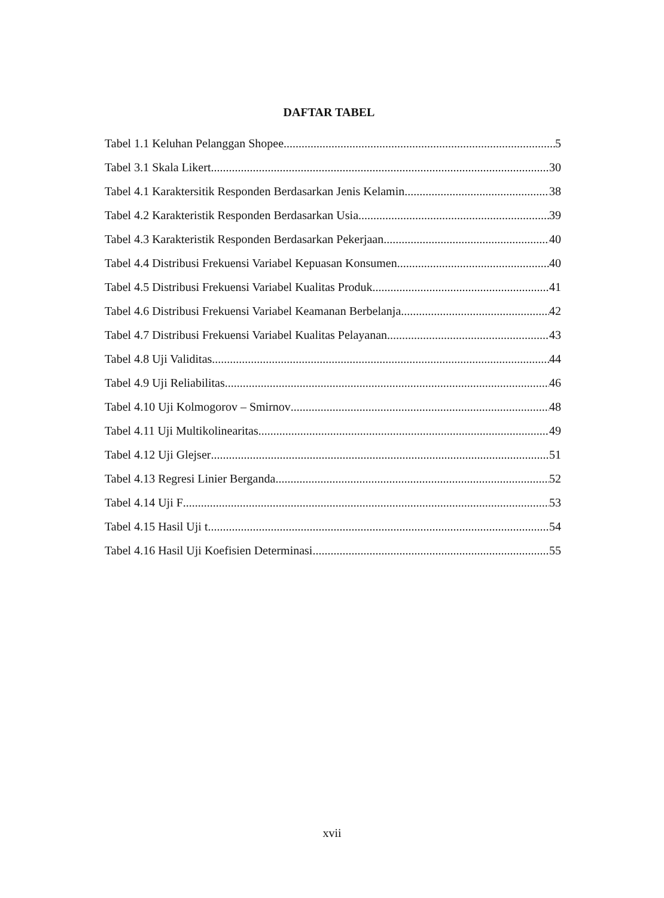DAFTAR TABEL
Tabel 1.1 Keluhan Pelanggan Shopee 5
Tabel 3.1 Skala Likert 30
Tabel 4.1 Karaktersitik Responden Berdasarkan Jenis Kelamin 38
Tabel 4.2 Karakteristik Responden Berdasarkan Usia 39
Tabel 4.3 Karakteristik Responden Berdasarkan Pekerjaan 40
Tabel 4.4 Distribusi Frekuensi Variabel Kepuasan Konsumen 40
Tabel 4.5 Distribusi Frekuensi Variabel Kualitas Produk 41
Tabel 4.6 Distribusi Frekuensi Variabel Keamanan Berbelanja 42
Tabel 4.7 Distribusi Frekuensi Variabel Kualitas Pelayanan 43
Tabel 4.8 Uji Validitas 44
Tabel 4.9 Uji Reliabilitas 46
Tabel 4.10 Uji Kolmogorov – Smirnov 48
Tabel 4.11 Uji Multikolinearitas 49
Tabel 4.12 Uji Glejser 51
Tabel 4.13 Regresi Linier Berganda 52
Tabel 4.14 Uji F 53
Tabel 4.15 Hasil Uji t 54
Tabel 4.16 Hasil Uji Koefisien Determinasi 55
xvii